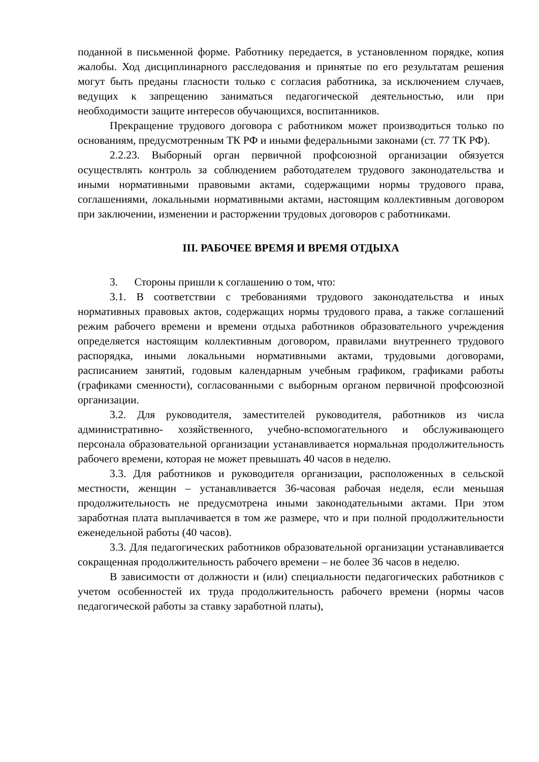поданной в письменной форме. Работнику передается, в установленном порядке, копия жалобы. Ход дисциплинарного расследования и принятые по его результатам решения могут быть преданы гласности только с согласия работника, за исключением случаев, ведущих к запрещению заниматься педагогической деятельностью, или при необходимости защите интересов обучающихся, воспитанников.
Прекращение трудового договора с работником может производиться только по основаниям, предусмотренным ТК РФ и иными федеральными законами (ст. 77 ТК РФ).
2.2.23. Выборный орган первичной профсоюзной организации обязуется осуществлять контроль за соблюдением работодателем трудового законодательства и иными нормативными правовыми актами, содержащими нормы трудового права, соглашениями, локальными нормативными актами, настоящим коллективным договором при заключении, изменении и расторжении трудовых договоров с работниками.
III. РАБОЧЕЕ ВРЕМЯ И ВРЕМЯ ОТДЫХА
3. Стороны пришли к соглашению о том, что:
3.1. В соответствии с требованиями трудового законодательства и иных нормативных правовых актов, содержащих нормы трудового права, а также соглашений режим рабочего времени и времени отдыха работников образовательного учреждения определяется настоящим коллективным договором, правилами внутреннего трудового распорядка, иными локальными нормативными актами, трудовыми договорами, расписанием занятий, годовым календарным учебным графиком, графиками работы (графиками сменности), согласованными с выборным органом первичной профсоюзной организации.
3.2. Для руководителя, заместителей руководителя, работников из числа административно- хозяйственного, учебно-вспомогательного и обслуживающего персонала образовательной организации устанавливается нормальная продолжительность рабочего времени, которая не может превышать 40 часов в неделю.
3.3. Для работников и руководителя организации, расположенных в сельской местности, женщин – устанавливается 36-часовая рабочая неделя, если меньшая продолжительность не предусмотрена иными законодательными актами. При этом заработная плата выплачивается в том же размере, что и при полной продолжительности еженедельной работы (40 часов).
3.3. Для педагогических работников образовательной организации устанавливается сокращенная продолжительность рабочего времени – не более 36 часов в неделю.
В зависимости от должности и (или) специальности педагогических работников с учетом особенностей их труда продолжительность рабочего времени (нормы часов педагогической работы за ставку заработной платы),